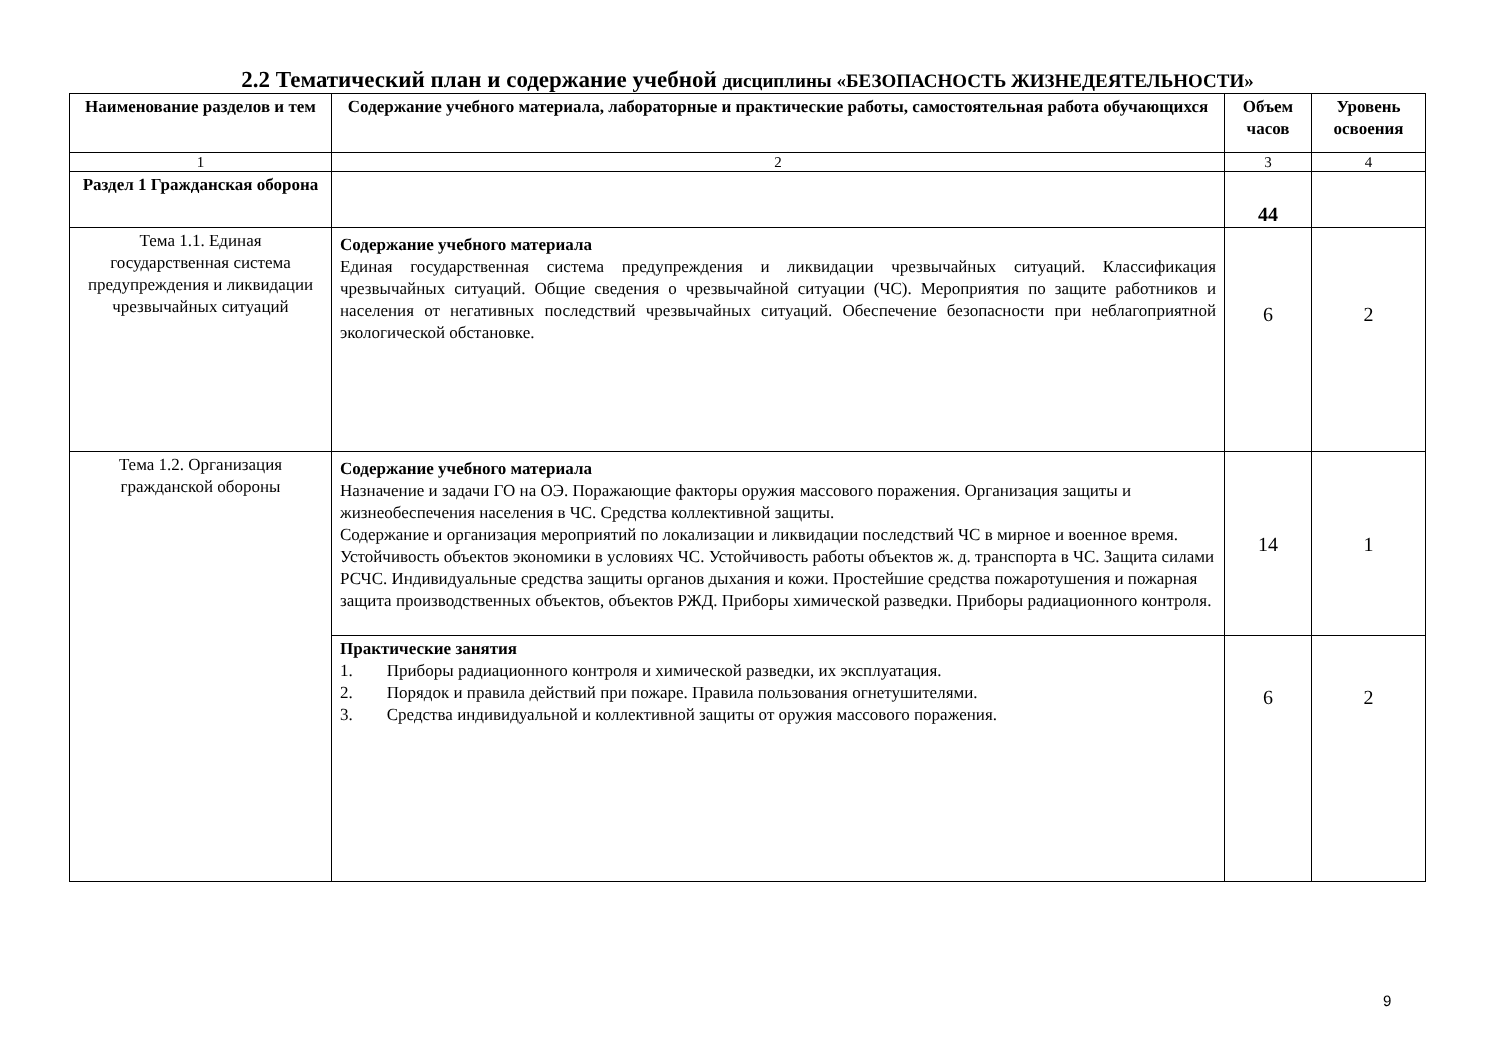2.2 Тематический план и содержание учебной дисциплины «БЕЗОПАСНОСТЬ ЖИЗНЕДЕЯТЕЛЬНОСТИ»
| Наименование разделов и тем | Содержание учебного материала, лабораторные и практические работы, самостоятельная работа обучающихся | Объем часов | Уровень освоения |
| --- | --- | --- | --- |
| 1 | 2 | 3 | 4 |
| Раздел 1 Гражданская оборона | | 44 | |
| Тема 1.1. Единая государственная система предупреждения и ликвидации чрезвычайных ситуаций | Содержание учебного материала Единая государственная система предупреждения и ликвидации чрезвычайных ситуаций. Классификация чрезвычайных ситуаций. Общие сведения о чрезвычайной ситуации (ЧС). Мероприятия по защите работников и населения от негативных последствий чрезвычайных ситуаций. Обеспечение безопасности при неблагоприятной экологической обстановке. | 6 | 2 |
| Тема 1.2. Организация гражданской обороны | Содержание учебного материала Назначение и задачи ГО на ОЭ. Поражающие факторы оружия массового поражения. Организация защиты и жизнеобеспечения населения в ЧС. Средства коллективной защиты. Содержание и организация мероприятий по локализации и ликвидации последствий ЧС в мирное и военное время. Устойчивость объектов экономики в условиях ЧС. Устойчивость работы объектов ж. д. транспорта в ЧС. Защита силами РСЧС. Индивидуальные средства защиты органов дыхания и кожи. Простейшие средства пожаротушения и пожарная защита производственных объектов, объектов РЖД. Приборы химической разведки. Приборы радиационного контроля. | 14 | 1 |
| | Практические занятия 1. Приборы радиационного контроля и химической разведки, их эксплуатация. 2. Порядок и правила действий при пожаре. Правила пользования огнетушителями. 3. Средства индивидуальной и коллективной защиты от оружия массового поражения. | 6 | 2 |
9